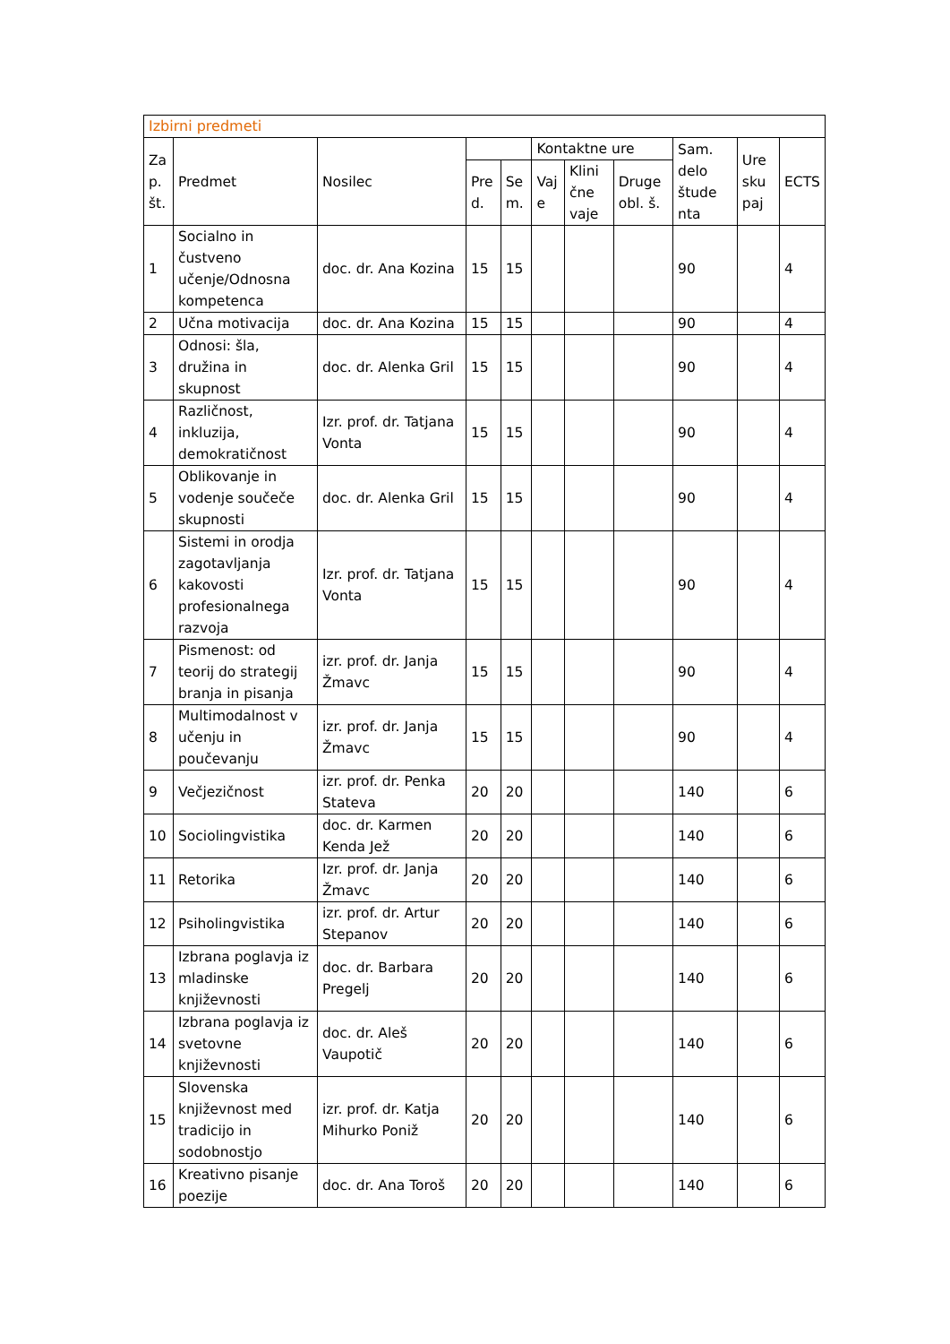| Izbirni predmeti | | | | | | | | | | |
| Za p. št. | Predmet | Nosilec | | | Kontaktne ure | | | Sam. delo štude nta | Ure sku paj | ECTS |
| | | | Pre d. | Se m. | Vaj e | Klini čne vaje | Druge obl. š. | | | |
| 1 | Socialno in čustveno učenje/Odnosna kompetenca | doc. dr. Ana Kozina | 15 | 15 | | | | 90 | | 4 |
| 2 | Učna motivacija | doc. dr. Ana Kozina | 15 | 15 | | | | 90 | | 4 |
| 3 | Odnosi: šla, družina in skupnost | doc. dr. Alenka Gril | 15 | 15 | | | | 90 | | 4 |
| 4 | Različnost, inkluzija, demokratičnost | Izr. prof. dr. Tatjana Vonta | 15 | 15 | | | | 90 | | 4 |
| 5 | Oblikovanje in vodenje součeče skupnosti | doc. dr. Alenka Gril | 15 | 15 | | | | 90 | | 4 |
| 6 | Sistemi in orodja zagotavljanja kakovosti profesionalnega razvoja | Izr. prof. dr. Tatjana Vonta | 15 | 15 | | | | 90 | | 4 |
| 7 | Pismenost: od teorij do strategij branja in pisanja | izr. prof. dr. Janja Žmavc | 15 | 15 | | | | 90 | | 4 |
| 8 | Multimodalnost v učenju in poučevanju | izr. prof. dr. Janja Žmavc | 15 | 15 | | | | 90 | | 4 |
| 9 | Večjezičnost | izr. prof. dr. Penka Stateva | 20 | 20 | | | | 140 | | 6 |
| 10 | Sociolingvistika | doc. dr. Karmen Kenda Jež | 20 | 20 | | | | 140 | | 6 |
| 11 | Retorika | Izr. prof. dr. Janja Žmavc | 20 | 20 | | | | 140 | | 6 |
| 12 | Psiholingvistika | izr. prof. dr. Artur Stepanov | 20 | 20 | | | | 140 | | 6 |
| 13 | Izbrana poglavja iz mladinske književnosti | doc. dr. Barbara Pregelj | 20 | 20 | | | | 140 | | 6 |
| 14 | Izbrana poglavja iz svetovne književnosti | doc. dr. Aleš Vaupotič | 20 | 20 | | | | 140 | | 6 |
| 15 | Slovenska književnost med tradicijo in sodobnostjo | izr. prof. dr. Katja Mihurko Poniž | 20 | 20 | | | | 140 | | 6 |
| 16 | Kreativno pisanje poezije | doc. dr. Ana Toroš | 20 | 20 | | | | 140 | | 6 |